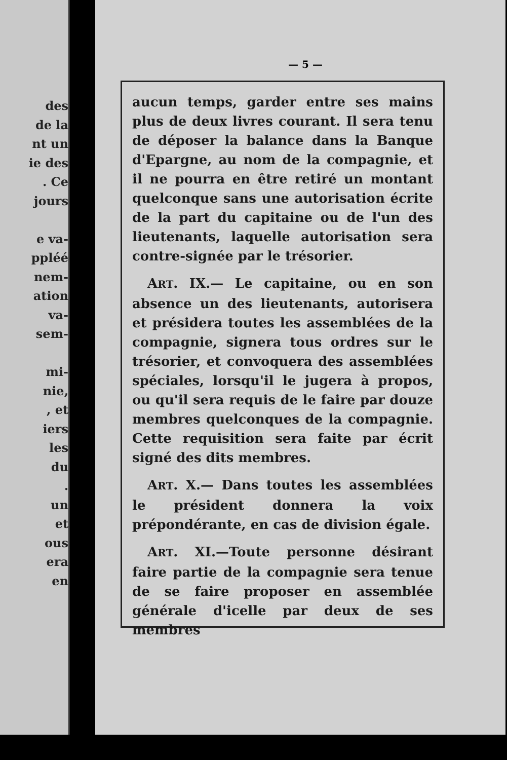des
de la
nt un
ie des
. Ce
jours
e va-
ppléé
nem-
ation
va-
sem-
mi-
nie,
, et
iers
les
du
.
un
et
ous
era
en
— 5 —
aucun temps, garder entre ses mains plus de deux livres courant. Il sera tenu de déposer la balance dans la Banque d'Epargne, au nom de la compagnie, et il ne pourra en être retiré un montant quelconque sans une autorisation écrite de la part du capitaine ou de l'un des lieutenants, laquelle autorisation sera contre-signée par le trésorier.
ART. IX.— Le capitaine, ou en son absence un des lieutenants, autorisera et présidera toutes les assemblées de la compagnie, signera tous ordres sur le trésorier, et convoquera des assemblées spéciales, lorsqu'il le jugera à propos, ou qu'il sera requis de le faire par douze membres quelconques de la compagnie. Cette requisition sera faite par écrit signé des dits membres.
ART. X.— Dans toutes les assemblées le président donnera la voix prépondérante, en cas de division égale.
ART. XI.—Toute personne désirant faire partie de la compagnie sera tenue de se faire proposer en assemblée générale d'icelle par deux de ses membres